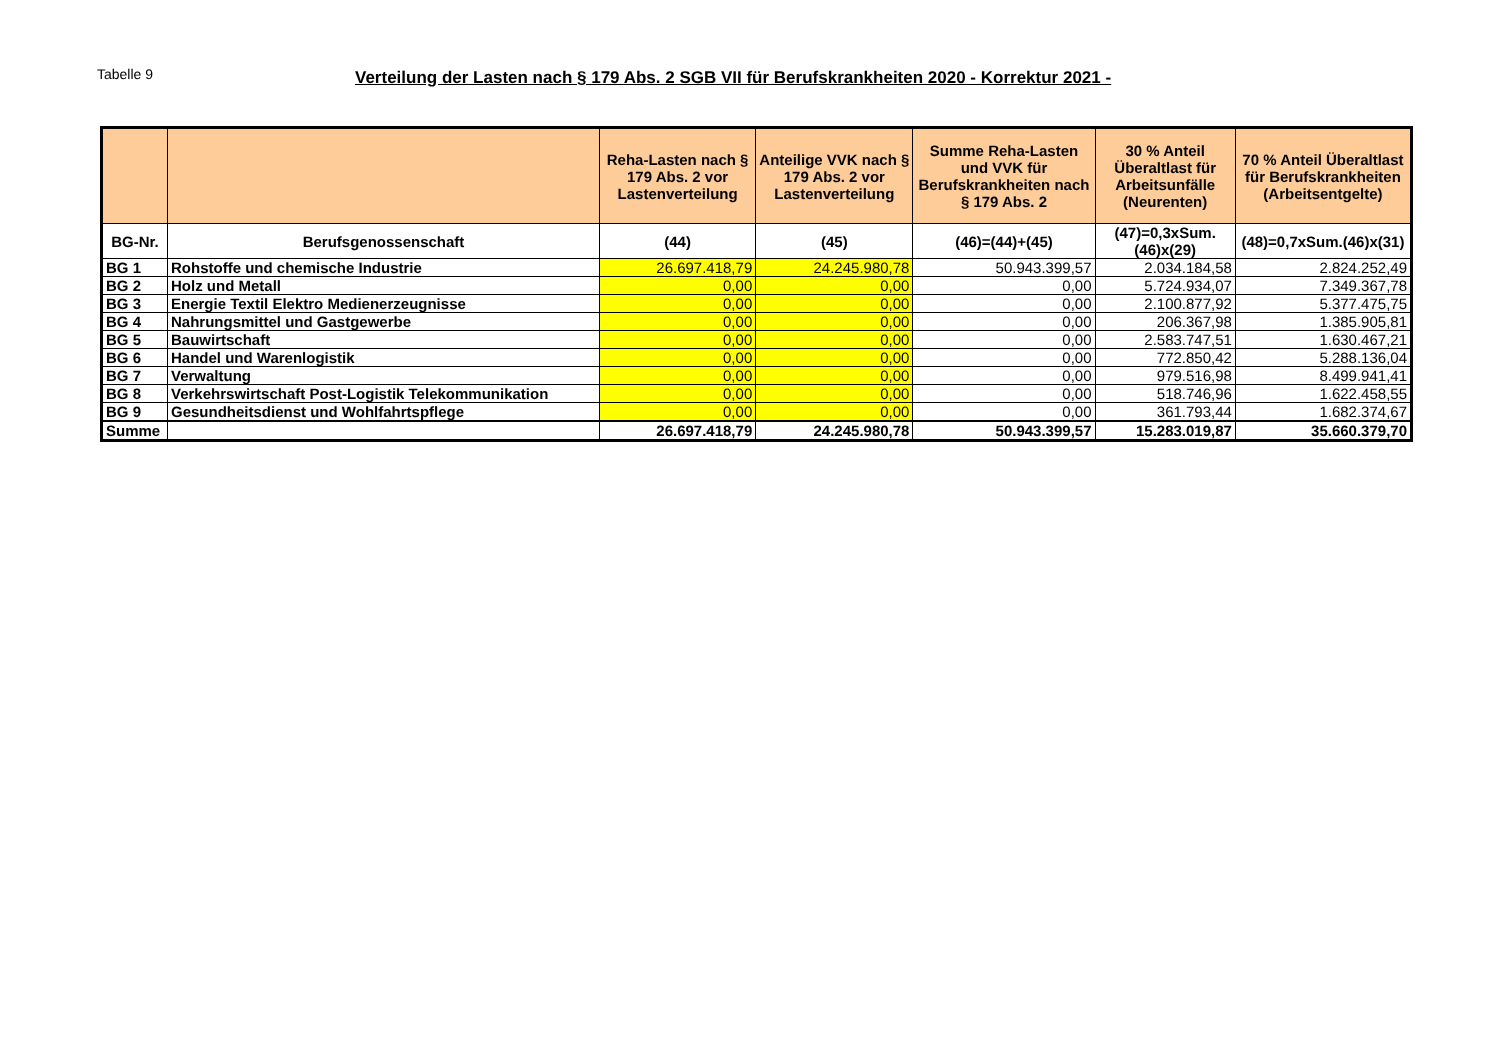Tabelle 9
Verteilung der Lasten nach § 179 Abs. 2 SGB VII für Berufskrankheiten 2020 - Korrektur 2021 -
| | | Reha-Lasten nach § 179 Abs. 2 vor Lastenverteilung | Anteilige VVK nach § 179 Abs. 2 vor Lastenverteilung | Summe Reha-Lasten und VVK für Berufskrankheiten nach § 179 Abs. 2 | 30 % Anteil Überaltlast für Arbeitsunfälle (Neurenten) | 70 % Anteil Überaltlast für Berufskrankheiten (Arbeitsentgelte) |
| --- | --- | --- | --- | --- | --- | --- |
| BG-Nr. | Berufsgenossenschaft | (44) | (45) | (46)=(44)+(45) | (47)=0,3xSum.(46)x(29) | (48)=0,7xSum.(46)x(31) |
| BG 1 | Rohstoffe und chemische Industrie | 26.697.418,79 | 24.245.980,78 | 50.943.399,57 | 2.034.184,58 | 2.824.252,49 |
| BG 2 | Holz und Metall | 0,00 | 0,00 | 0,00 | 5.724.934,07 | 7.349.367,78 |
| BG 3 | Energie Textil Elektro Medienerzeugnisse | 0,00 | 0,00 | 0,00 | 2.100.877,92 | 5.377.475,75 |
| BG 4 | Nahrungsmittel und Gastgewerbe | 0,00 | 0,00 | 0,00 | 206.367,98 | 1.385.905,81 |
| BG 5 | Bauwirtschaft | 0,00 | 0,00 | 0,00 | 2.583.747,51 | 1.630.467,21 |
| BG 6 | Handel und Warenlogistik | 0,00 | 0,00 | 0,00 | 772.850,42 | 5.288.136,04 |
| BG 7 | Verwaltung | 0,00 | 0,00 | 0,00 | 979.516,98 | 8.499.941,41 |
| BG 8 | Verkehrswirtschaft Post-Logistik Telekommunikation | 0,00 | 0,00 | 0,00 | 518.746,96 | 1.622.458,55 |
| BG 9 | Gesundheitsdienst und Wohlfahrtspflege | 0,00 | 0,00 | 0,00 | 361.793,44 | 1.682.374,67 |
| Summe | | 26.697.418,79 | 24.245.980,78 | 50.943.399,57 | 15.283.019,87 | 35.660.379,70 |